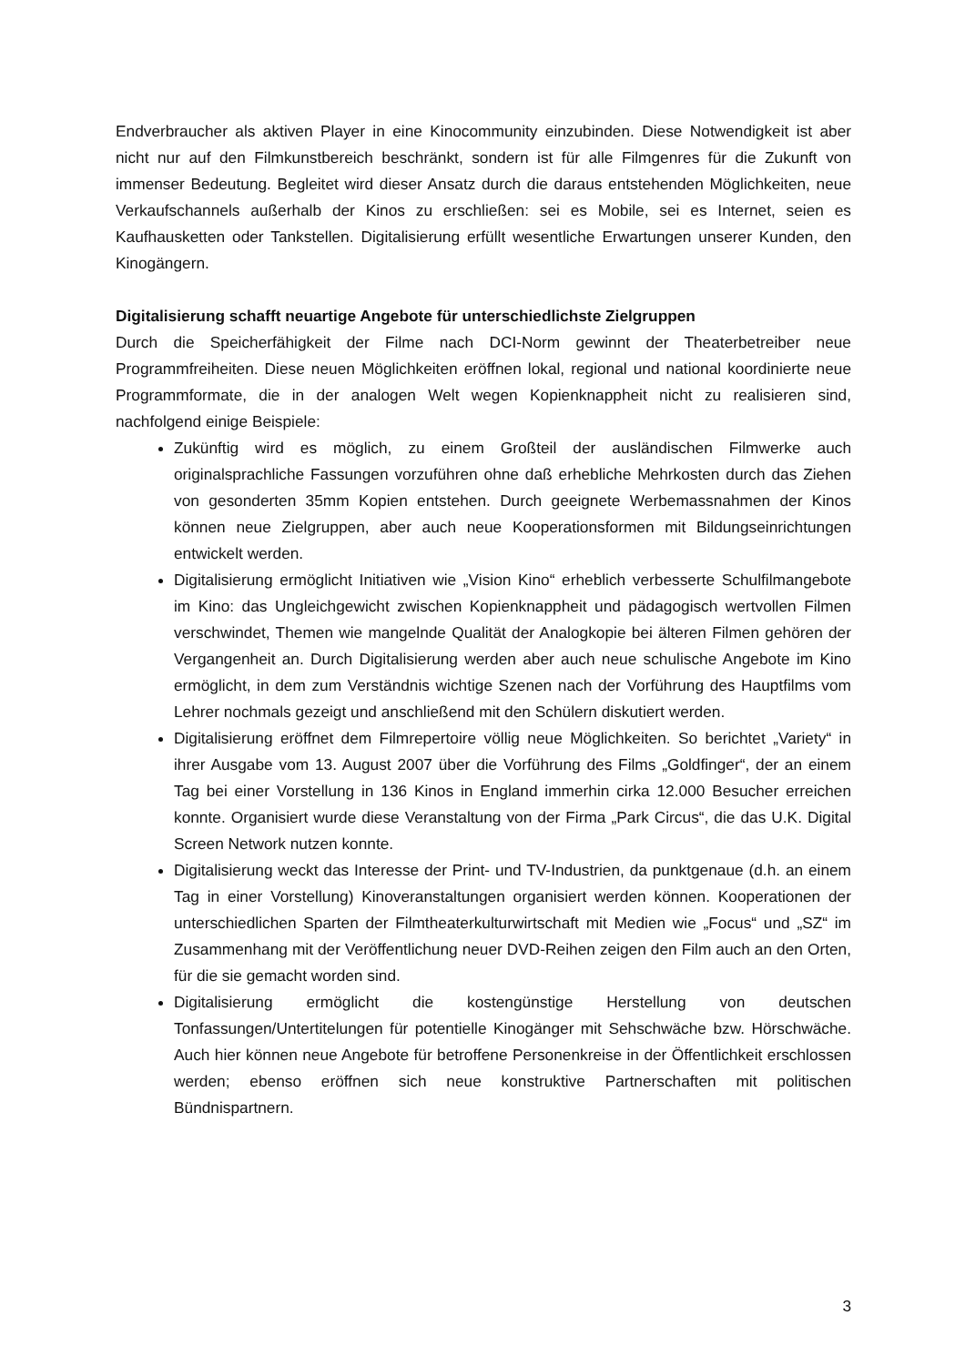Endverbraucher als aktiven Player in eine Kinocommunity einzubinden. Diese Notwendigkeit ist aber nicht nur auf den Filmkunstbereich beschränkt, sondern ist für alle Filmgenres für die Zukunft von immenser Bedeutung. Begleitet wird dieser Ansatz durch die daraus entstehenden Möglichkeiten, neue Verkaufschannels außerhalb der Kinos zu erschließen: sei es Mobile, sei es Internet, seien es Kaufhausketten oder Tankstellen. Digitalisierung erfüllt wesentliche Erwartungen unserer Kunden, den Kinogängern.
Digitalisierung schafft neuartige Angebote für unterschiedlichste Zielgruppen
Durch die Speicherfähigkeit der Filme nach DCI-Norm gewinnt der Theaterbetreiber neue Programmfreiheiten. Diese neuen Möglichkeiten eröffnen lokal, regional und national koordinierte neue Programmformate, die in der analogen Welt wegen Kopienknappheit nicht zu realisieren sind, nachfolgend einige Beispiele:
Zukünftig wird es möglich, zu einem Großteil der ausländischen Filmwerke auch originalsprachliche Fassungen vorzuführen ohne daß erhebliche Mehrkosten durch das Ziehen von gesonderten 35mm Kopien entstehen. Durch geeignete Werbemassnahmen der Kinos können neue Zielgruppen, aber auch neue Kooperationsformen mit Bildungseinrichtungen entwickelt werden.
Digitalisierung ermöglicht Initiativen wie „Vision Kino“ erheblich verbesserte Schulfilmangebote im Kino: das Ungleichgewicht zwischen Kopienknappheit und pädagogisch wertvollen Filmen verschwindet, Themen wie mangelnde Qualität der Analogkopie bei älteren Filmen gehören der Vergangenheit an. Durch Digitalisierung werden aber auch neue schulische Angebote im Kino ermöglicht, in dem zum Verständnis wichtige Szenen nach der Vorführung des Hauptfilms vom Lehrer nochmals gezeigt und anschließend mit den Schülern diskutiert werden.
Digitalisierung eröffnet dem Filmrepertoire völlig neue Möglichkeiten. So berichtet „Variety“ in ihrer Ausgabe vom 13. August 2007 über die Vorführung des Films „Goldfinger“, der an einem Tag bei einer Vorstellung in 136 Kinos in England immerhin cirka 12.000 Besucher erreichen konnte. Organisiert wurde diese Veranstaltung von der Firma „Park Circus“, die das U.K. Digital Screen Network nutzen konnte.
Digitalisierung weckt das Interesse der Print- und TV-Industrien, da punktgenaue (d.h. an einem Tag in einer Vorstellung) Kinoveranstaltungen organisiert werden können. Kooperationen der unterschiedlichen Sparten der Filmtheaterkulturwirtschaft mit Medien wie „Focus“ und „SZ“ im Zusammenhang mit der Veröffentlichung neuer DVD-Reihen zeigen den Film auch an den Orten, für die sie gemacht worden sind.
Digitalisierung ermöglicht die kostengünstige Herstellung von deutschen Tonfassungen/Untertitelungen für potentielle Kinogänger mit Sehschwäche bzw. Hörschwäche. Auch hier können neue Angebote für betroffene Personenkreise in der Öffentlichkeit erschlossen werden; ebenso eröffnen sich neue konstruktive Partnerschaften mit politischen Bündnispartnern.
3